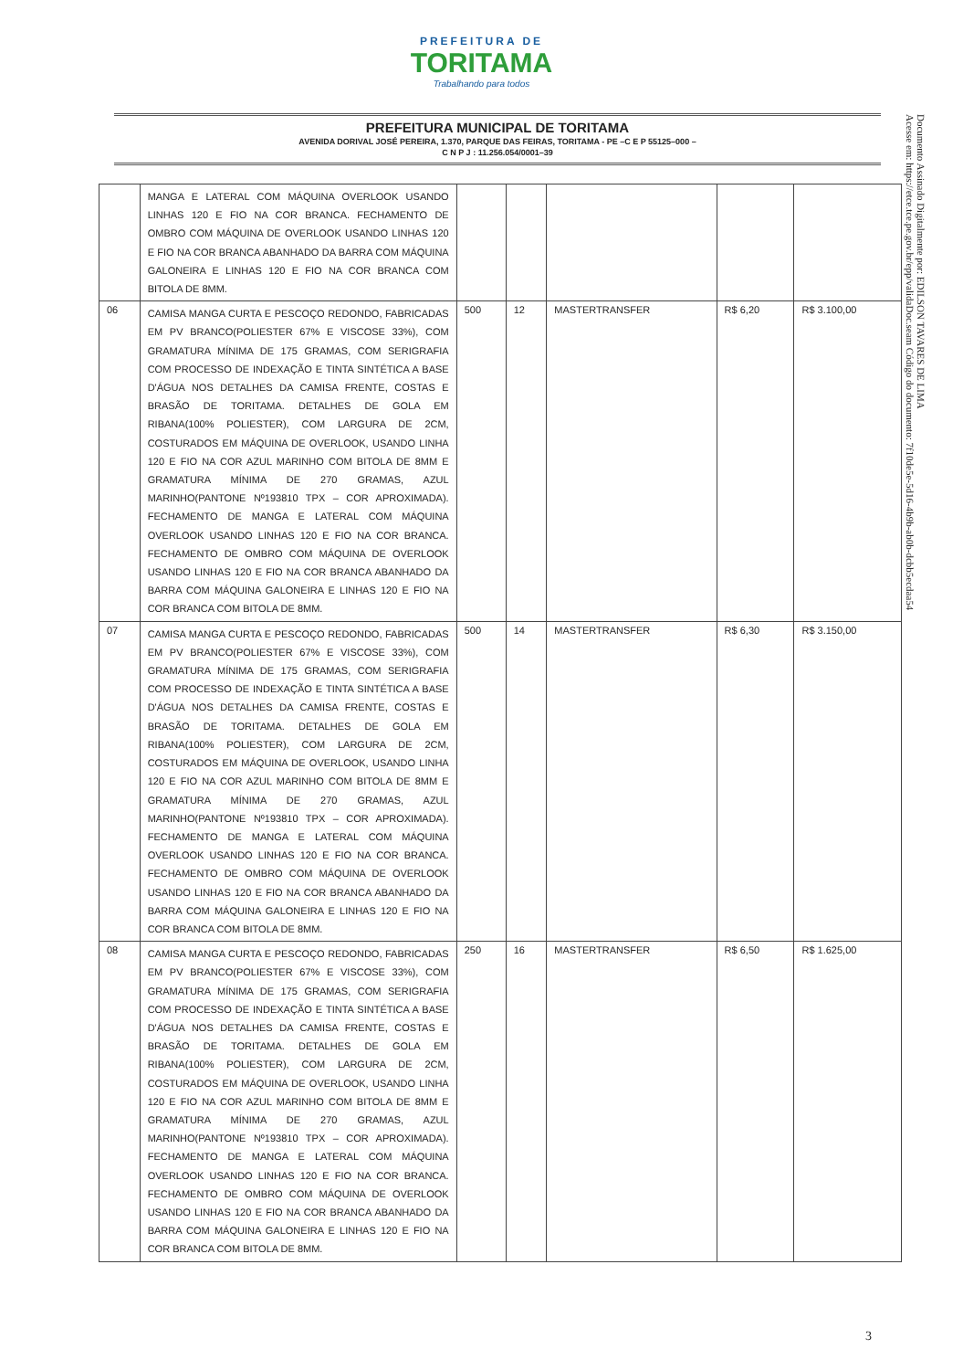PREFEITURA DE
TORITAMA
Trabalhando para todos
PREFEITURA MUNICIPAL DE TORITAMA
AVENIDA DORIVAL JOSÉ PEREIRA, 1.370, PARQUE DAS FEIRAS, TORITAMA - PE –C E P 55125–000 –
C N P J : 11.256.054/0001–39
Documento Assinado Digitalmente por: EDILSON TAVARES DE LIMA
Acesse em: https://etce.tce.pe.gov.br/epp/validaDoc.seam Código do documento: 7f10de5e-5d16-4b9b-ab0b-dcbb5ecdaa54
| | MANGA E LATERAL COM MÁQUINA OVERLOOK USANDO LINHAS 120 E FIO NA COR BRANCA. FECHAMENTO DE OMBRO COM MÁQUINA DE OVERLOOK USANDO LINHAS 120 E FIO NA COR BRANCA ABANHADO DA BARRA COM MÁQUINA GALONEIRA E LINHAS 120 E FIO NA COR BRANCA COM BITOLA DE 8MM. | | | | | |
| 06 | CAMISA MANGA CURTA E PESCOÇO REDONDO, FABRICADAS EM PV BRANCO(POLIESTER 67% E VISCOSE 33%), COM GRAMATURA MÍNIMA DE 175 GRAMAS, COM SERIGRAFIA COM PROCESSO DE INDEXAÇÃO E TINTA SINTÉTICA A BASE D'ÁGUA NOS DETALHES DA CAMISA FRENTE, COSTAS E BRASÃO DE TORITAMA. DETALHES DE GOLA EM RIBANA(100% POLIESTER), COM LARGURA DE 2CM, COSTURADOS EM MÁQUINA DE OVERLOOK, USANDO LINHA 120 E FIO NA COR AZUL MARINHO COM BITOLA DE 8MM E GRAMATURA MÍNIMA DE 270 GRAMAS, AZUL MARINHO(PANTONE Nº193810 TPX – COR APROXIMADA). FECHAMENTO DE MANGA E LATERAL COM MÁQUINA OVERLOOK USANDO LINHAS 120 E FIO NA COR BRANCA. FECHAMENTO DE OMBRO COM MÁQUINA DE OVERLOOK USANDO LINHAS 120 E FIO NA COR BRANCA ABANHADO DA BARRA COM MÁQUINA GALONEIRA E LINHAS 120 E FIO NA COR BRANCA COM BITOLA DE 8MM. | 500 | 12 | MASTERTRANSFER | R$ 6,20 | R$ 3.100,00 |
| 07 | CAMISA MANGA CURTA E PESCOÇO REDONDO, FABRICADAS EM PV BRANCO(POLIESTER 67% E VISCOSE 33%), COM GRAMATURA MÍNIMA DE 175 GRAMAS, COM SERIGRAFIA COM PROCESSO DE INDEXAÇÃO E TINTA SINTÉTICA A BASE D'ÁGUA NOS DETALHES DA CAMISA FRENTE, COSTAS E BRASÃO DE TORITAMA. DETALHES DE GOLA EM RIBANA(100% POLIESTER), COM LARGURA DE 2CM, COSTURADOS EM MÁQUINA DE OVERLOOK, USANDO LINHA 120 E FIO NA COR AZUL MARINHO COM BITOLA DE 8MM E GRAMATURA MÍNIMA DE 270 GRAMAS, AZUL MARINHO(PANTONE Nº193810 TPX – COR APROXIMADA). FECHAMENTO DE MANGA E LATERAL COM MÁQUINA OVERLOOK USANDO LINHAS 120 E FIO NA COR BRANCA. FECHAMENTO DE OMBRO COM MÁQUINA DE OVERLOOK USANDO LINHAS 120 E FIO NA COR BRANCA ABANHADO DA BARRA COM MÁQUINA GALONEIRA E LINHAS 120 E FIO NA COR BRANCA COM BITOLA DE 8MM. | 500 | 14 | MASTERTRANSFER | R$ 6,30 | R$ 3.150,00 |
| 08 | CAMISA MANGA CURTA E PESCOÇO REDONDO, FABRICADAS EM PV BRANCO(POLIESTER 67% E VISCOSE 33%), COM GRAMATURA MÍNIMA DE 175 GRAMAS, COM SERIGRAFIA COM PROCESSO DE INDEXAÇÃO E TINTA SINTÉTICA A BASE D'ÁGUA NOS DETALHES DA CAMISA FRENTE, COSTAS E BRASÃO DE TORITAMA. DETALHES DE GOLA EM RIBANA(100% POLIESTER), COM LARGURA DE 2CM, COSTURADOS EM MÁQUINA DE OVERLOOK, USANDO LINHA 120 E FIO NA COR AZUL MARINHO COM BITOLA DE 8MM E GRAMATURA MÍNIMA DE 270 GRAMAS, AZUL MARINHO(PANTONE Nº193810 TPX – COR APROXIMADA). FECHAMENTO DE MANGA E LATERAL COM MÁQUINA OVERLOOK USANDO LINHAS 120 E FIO NA COR BRANCA. FECHAMENTO DE OMBRO COM MÁQUINA DE OVERLOOK USANDO LINHAS 120 E FIO NA COR BRANCA ABANHADO DA BARRA COM MÁQUINA GALONEIRA E LINHAS 120 E FIO NA COR BRANCA COM BITOLA DE 8MM. | 250 | 16 | MASTERTRANSFER | R$ 6,50 | R$ 1.625,00 |
3